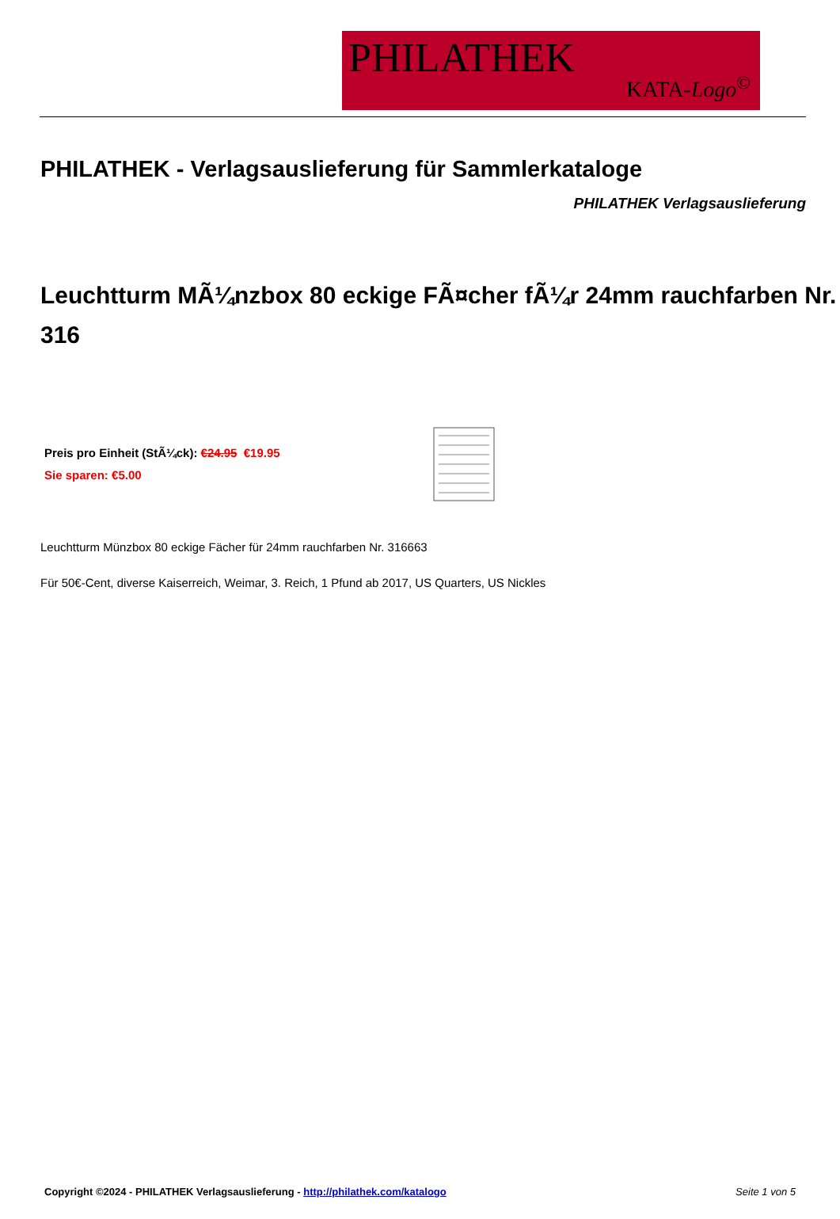PHILATHEK
KATA-Logo<sup>©</sup>
PHILATHEK - Verlagsauslieferung für Sammlerkataloge
PHILATHEK Verlagsauslieferung
Leuchtturm MÃ¼nzbox 80 eckige FÃ¤cher fÃ¼r 24mm rauchfarben Nr. 316
Preis pro Einheit (StÃ¼ck): €24.95 €19.95
Sie sparen: €5.00
Leuchtturm Münzbox 80 eckige Fächer für 24mm rauchfarben Nr. 316663
Für 50€-Cent, diverse Kaiserreich, Weimar, 3. Reich, 1 Pfund ab 2017, US Quarters, US Nickles
Copyright ©2024 - PHILATHEK Verlagsauslieferung - http://philathek.com/katalogo Seite 1 von 5